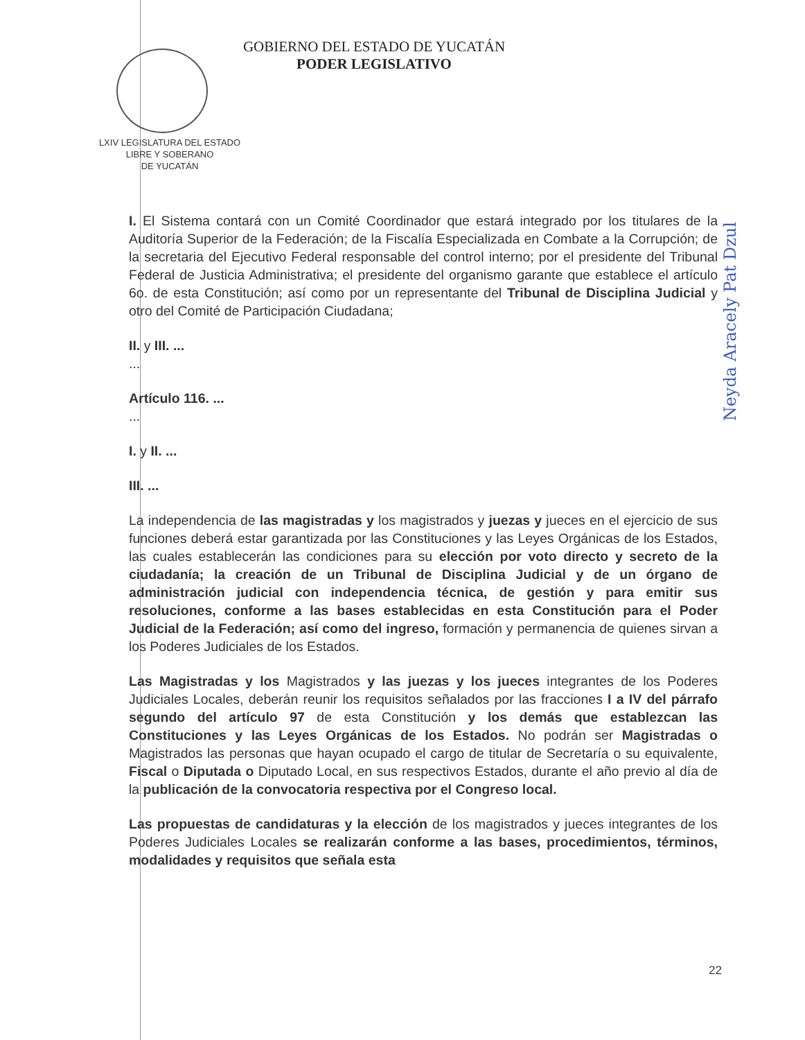GOBIERNO DEL ESTADO DE YUCATÁN
PODER LEGISLATIVO
LXIV LEGISLATURA DEL ESTADO
LIBRE Y SOBERANO
DE YUCATÁN
I. El Sistema contará con un Comité Coordinador que estará integrado por los titulares de la Auditoría Superior de la Federación; de la Fiscalía Especializada en Combate a la Corrupción; de la secretaria del Ejecutivo Federal responsable del control interno; por el presidente del Tribunal Federal de Justicia Administrativa; el presidente del organismo garante que establece el artículo 6o. de esta Constitución; así como por un representante del Tribunal de Disciplina Judicial y otro del Comité de Participación Ciudadana;
II. y III. ...
...
Artículo 116. ...
...
I. y II. ...
III. ...
La independencia de las magistradas y los magistrados y juezas y jueces en el ejercicio de sus funciones deberá estar garantizada por las Constituciones y las Leyes Orgánicas de los Estados, las cuales establecerán las condiciones para su elección por voto directo y secreto de la ciudadanía; la creación de un Tribunal de Disciplina Judicial y de un órgano de administración judicial con independencia técnica, de gestión y para emitir sus resoluciones, conforme a las bases establecidas en esta Constitución para el Poder Judicial de la Federación; así como del ingreso, formación y permanencia de quienes sirvan a los Poderes Judiciales de los Estados.
Las Magistradas y los Magistrados y las juezas y los jueces integrantes de los Poderes Judiciales Locales, deberán reunir los requisitos señalados por las fracciones I a IV del párrafo segundo del artículo 97 de esta Constitución y los demás que establezcan las Constituciones y las Leyes Orgánicas de los Estados. No podrán ser Magistradas o Magistrados las personas que hayan ocupado el cargo de titular de Secretaría o su equivalente, Fiscal o Diputada o Diputado Local, en sus respectivos Estados, durante el año previo al día de la publicación de la convocatoria respectiva por el Congreso local.
Las propuestas de candidaturas y la elección de los magistrados y jueces integrantes de los Poderes Judiciales Locales se realizarán conforme a las bases, procedimientos, términos, modalidades y requisitos que señala esta
Neyda Aracely Pat Dzul
22